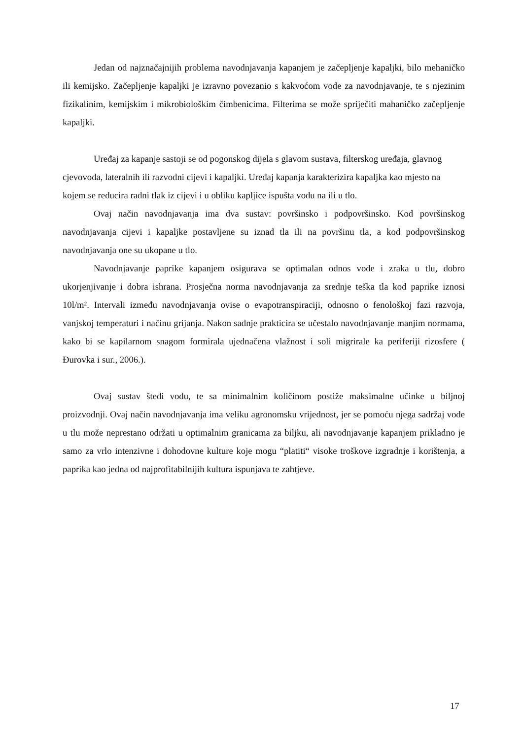Jedan od najznačajnijih problema navodnjavanja kapanjem je začepljenje kapaljki, bilo mehaničko ili kemijsko. Začepljenje kapaljki je izravno povezanio s kakvoćom vode za navodnjavanje, te s njezinim fizikalinim, kemijskim i mikrobiološkim čimbenicima. Filterima se može spriječiti mahaničko začepljenje kapaljki.
Uređaj za kapanje sastoji se od pogonskog dijela s glavom sustava, filterskog uređaja, glavnog cjevovoda, lateralnih ili razvodni cijevi i kapaljki. Uređaj kapanja karakterizira kapaljka kao mjesto na kojem se reducira radni tlak iz cijevi i u obliku kapljice ispušta vodu na ili u tlo.
Ovaj način navodnjavanja ima dva sustav: površinsko i podpovršinsko. Kod površinskog navodnjavanja cijevi i kapaljke postavljene su iznad tla ili na površinu tla, a kod podpovršinskog navodnjavanja one su ukopane u tlo.
Navodnjavanje paprike kapanjem osigurava se optimalan odnos vode i zraka u tlu, dobro ukorjenjivanje i dobra ishrana. Prosječna norma navodnjavanja za srednje teška tla kod paprike iznosi 10l/m². Intervali između navodnjavanja ovise o evapotranspiraciji, odnosno o fenološkoj fazi razvoja, vanjskoj temperaturi i načinu grijanja. Nakon sadnje prakticira se učestalo navodnjavanje manjim normama, kako bi se kapilarnom snagom formirala ujednačena vlažnost i soli migrirale ka periferiji rizosfere ( Đurovka i sur., 2006.).
Ovaj sustav štedi vodu, te sa minimalnim količinom postiže maksimalne učinke u biljnoj proizvodnji. Ovaj način navodnjavanja ima veliku agronomsku vrijednost, jer se pomoću njega sadržaj vode u tlu može neprestano održati u optimalnim granicama za biljku, ali navodnjavanje kapanjem prikladno je samo za vrlo intenzivne i dohodovne kulture koje mogu “platiti“ visoke troškove izgradnje i korištenja, a paprika kao jedna od najprofitabilnijih kultura ispunjava te zahtjeve.
17